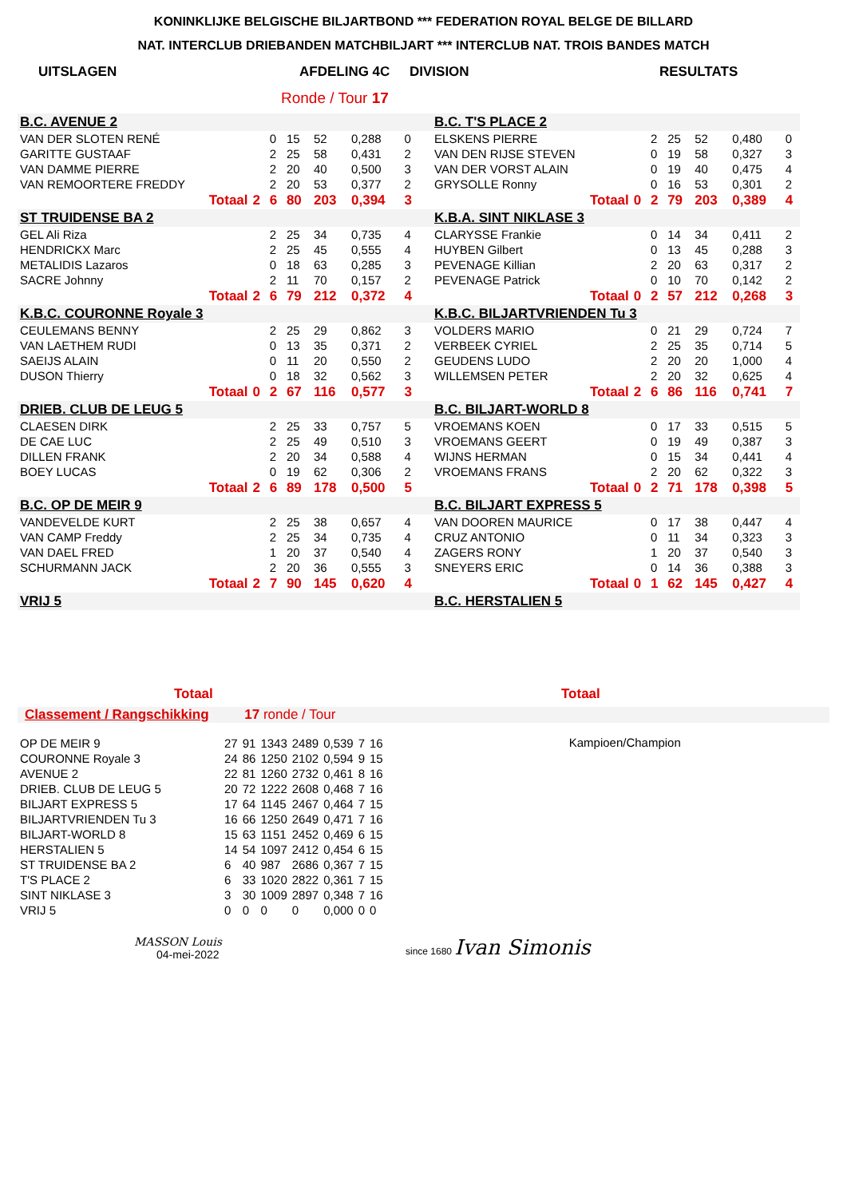KONINKLIJKE BELGISCHE BILJARTBOND *** FEDERATION ROYAL BELGE DE BILLARD
NAT. INTERCLUB DRIEBANDEN MATCHBILJART *** INTERCLUB NAT. TROIS BANDES MATCH
UITSLAGEN AFDELING 4C DIVISION RESULTATS
Ronde / Tour 17
| B.C. AVENUE 2 | | | | | | | | | B.C. T'S PLACE 2 | | | | | | |
| VAN DER SLOTEN RENÉ | | 0 | 15 | 52 | 0,288 | 0 | | | ELSKENS PIERRE | | 2 | 25 | 52 | 0,480 | 0 |
| GARITTE GUSTAAF | | 2 | 25 | 58 | 0,431 | 2 | | | VAN DEN RIJSE STEVEN | | 0 | 19 | 58 | 0,327 | 3 |
| VAN DAMME PIERRE | | 2 | 20 | 40 | 0,500 | 3 | | | VAN DER VORST ALAIN | | 0 | 19 | 40 | 0,475 | 4 |
| VAN REMOORTERE FREDDY | | 2 | 20 | 53 | 0,377 | 2 | | | GRYSOLLE Ronny | | 0 | 16 | 53 | 0,301 | 2 |
| Totaal | 2 | 6 | 80 | 203 | 0,394 | 3 | | | Totaal | 0 | 2 | 79 | 203 | 0,389 | 4 |
| ST TRUIDENSE BA 2 | | | | | | | | | K.B.A. SINT NIKLASE 3 | | | | | | |
| GEL Ali Riza | | 2 | 25 | 34 | 0,735 | 4 | | | CLARYSSE Frankie | | 0 | 14 | 34 | 0,411 | 2 |
| HENDRICKX Marc | | 2 | 25 | 45 | 0,555 | 4 | | | HUYBEN Gilbert | | 0 | 13 | 45 | 0,288 | 3 |
| METALIDIS Lazaros | | 0 | 18 | 63 | 0,285 | 3 | | | PEVENAGE Killian | | 2 | 20 | 63 | 0,317 | 2 |
| SACRE Johnny | | 2 | 11 | 70 | 0,157 | 2 | | | PEVENAGE Patrick | | 0 | 10 | 70 | 0,142 | 2 |
| Totaal | 2 | 6 | 79 | 212 | 0,372 | 4 | | | Totaal | 0 | 2 | 57 | 212 | 0,268 | 3 |
| K.B.C. COURONNE Royale 3 | | | | | | | | | K.B.C. BILJARTVRIENDEN Tu 3 | | | | | | |
| CEULEMANS BENNY | | 2 | 25 | 29 | 0,862 | 3 | | | VOLDERS MARIO | | 0 | 21 | 29 | 0,724 | 7 |
| VAN LAETHEM RUDI | | 0 | 13 | 35 | 0,371 | 2 | | | VERBEEK CYRIEL | | 2 | 25 | 35 | 0,714 | 5 |
| SAEIJS ALAIN | | 0 | 11 | 20 | 0,550 | 2 | | | GEUDENS LUDO | | 2 | 20 | 20 | 1,000 | 4 |
| DUSON Thierry | | 0 | 18 | 32 | 0,562 | 3 | | | WILLEMSEN PETER | | 2 | 20 | 32 | 0,625 | 4 |
| Totaal | 0 | 2 | 67 | 116 | 0,577 | 3 | | | Totaal | 2 | 6 | 86 | 116 | 0,741 | 7 |
| DRIEB. CLUB DE LEUG 5 | | | | | | | | | B.C. BILJART-WORLD 8 | | | | | | |
| CLAESEN DIRK | | 2 | 25 | 33 | 0,757 | 5 | | | VROEMANS KOEN | | 0 | 17 | 33 | 0,515 | 5 |
| DE CAE LUC | | 2 | 25 | 49 | 0,510 | 3 | | | VROEMANS GEERT | | 0 | 19 | 49 | 0,387 | 3 |
| DILLEN FRANK | | 2 | 20 | 34 | 0,588 | 4 | | | WIJNS HERMAN | | 0 | 15 | 34 | 0,441 | 4 |
| BOEY LUCAS | | 0 | 19 | 62 | 0,306 | 2 | | | VROEMANS FRANS | | 2 | 20 | 62 | 0,322 | 3 |
| Totaal | 2 | 6 | 89 | 178 | 0,500 | 5 | | | Totaal | 0 | 2 | 71 | 178 | 0,398 | 5 |
| B.C. OP DE MEIR 9 | | | | | | | | | B.C. BILJART EXPRESS 5 | | | | | | |
| VANDEVELDE KURT | | 2 | 25 | 38 | 0,657 | 4 | | | VAN DOOREN MAURICE | | 0 | 17 | 38 | 0,447 | 4 |
| VAN CAMP Freddy | | 2 | 25 | 34 | 0,735 | 4 | | | CRUZ ANTONIO | | 0 | 11 | 34 | 0,323 | 3 |
| VAN DAEL FRED | | 1 | 20 | 37 | 0,540 | 4 | | | ZAGERS RONY | | 1 | 20 | 37 | 0,540 | 3 |
| SCHURMANN JACK | | 2 | 20 | 36 | 0,555 | 3 | | | SNEYERS ERIC | | 0 | 14 | 36 | 0,388 | 3 |
| Totaal | 2 | 7 | 90 | 145 | 0,620 | 4 | | | Totaal | 0 | 1 | 62 | 145 | 0,427 | 4 |
| VRIJ 5 | | | | | | | | | B.C. HERSTALIEN 5 | | | | | | |
Totaal Totaal
Classement / Rangschikking 17 ronde / Tour
| OP DE MEIR 9 | 27 | 91 | 1343 | 2489 | 0,539 | 7 | 16 |
| COURONNE Royale 3 | 24 | 86 | 1250 | 2102 | 0,594 | 9 | 15 |
| AVENUE 2 | 22 | 81 | 1260 | 2732 | 0,461 | 8 | 16 |
| DRIEB. CLUB DE LEUG 5 | 20 | 72 | 1222 | 2608 | 0,468 | 7 | 16 |
| BILJART EXPRESS 5 | 17 | 64 | 1145 | 2467 | 0,464 | 7 | 15 |
| BILJARTVRIENDEN Tu 3 | 16 | 66 | 1250 | 2649 | 0,471 | 7 | 16 |
| BILJART-WORLD 8 | 15 | 63 | 1151 | 2452 | 0,469 | 6 | 15 |
| HERSTALIEN 5 | 14 | 54 | 1097 | 2412 | 0,454 | 6 | 15 |
| ST TRUIDENSE BA 2 | 6 | 40 | 987 | 2686 | 0,367 | 7 | 15 |
| T'S PLACE 2 | 6 | 33 | 1020 | 2822 | 0,361 | 7 | 15 |
| SINT NIKLASE 3 | 3 | 30 | 1009 | 2897 | 0,348 | 7 | 16 |
| VRIJ 5 | 0 | 0 | 0 | 0 | 0,000 | 0 | 0 |
Kampioen/Champion
MASSON Louis
04-mei-2022
since 1680 Ivan Simonis